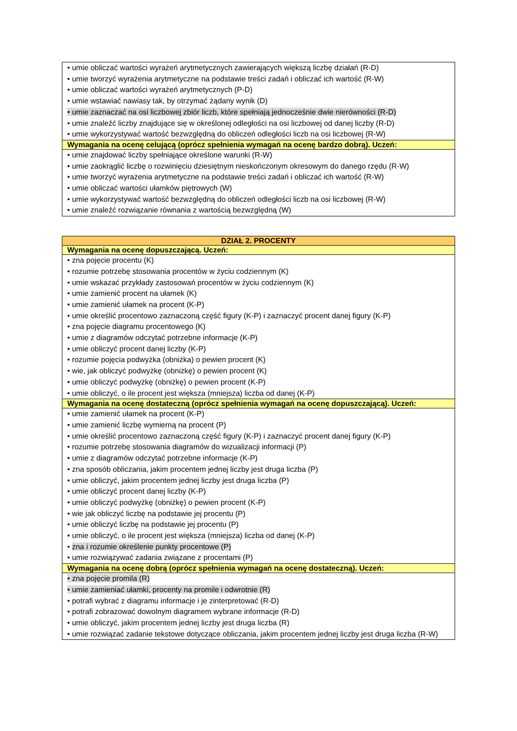| • umie obliczać wartości wyrażeń arytmetycznych zawierających większą liczbę działań (R-D) • umie tworzyć wyrażenia arytmetyczne na podstawie treści zadań i obliczać ich wartość (R-W) • umie obliczać wartości wyrażeń arytmetycznych (P-D) • umie wstawiać nawiasy tak, by otrzymać żądany wynik (D) • umie zaznaczać na osi liczbowej zbiór liczb, które spełniają jednocześnie dwie nierówności (R-D) • umie znaleźć liczby znajdujące się w określonej odległości na osi liczbowej od danej liczby (R-D) • umie wykorzystywać wartość bezwzględną do obliczeń odległości liczb na osi liczbowej (R-W) |
| Wymagania na ocenę celującą (oprócz spełnienia wymagań na ocenę bardzo dobrą). Uczeń: |
| • umie znajdować liczby spełniające określone warunki (R-W) • umie zaokrąglić liczbę o rozwinięciu dziesiętnym nieskończonym okresowym do danego rzędu (R-W) • umie tworzyć wyrażenia arytmetyczne na podstawie treści zadań i obliczać ich wartość (R-W) • umie obliczać wartości ułamków piętrowych (W) • umie wykorzystywać wartość bezwzględną do obliczeń odległości liczb na osi liczbowej (R-W) • umie znaleźć rozwiązanie równania z wartością bezwzględną (W) |
| DZIAŁ 2. PROCENTY |
| Wymagania na ocenę dopuszczającą. Uczeń: |
| • zna pojęcie procentu (K) • rozumie potrzebę stosowania procentów w życiu codziennym (K) • umie wskazać przykłady zastosowań procentów w życiu codziennym (K) • umie zamienić procent na ułamek (K) • umie zamienić ułamek na procent (K-P) • umie określić procentowo zaznaczoną część figury (K-P) i zaznaczyć procent danej figury (K-P) • zna pojęcie diagramu procentowego (K) • umie z diagramów odczytać potrzebne informacje (K-P) • umie obliczyć procent danej liczby (K-P) • rozumie pojęcia podwyżka (obniżka) o pewien procent (K) • wie, jak obliczyć podwyżkę (obniżkę) o pewien procent (K) • umie obliczyć podwyżkę (obniżkę) o pewien procent (K-P) • umie obliczyć, o ile procent jest większa (mniejsza) liczba od danej (K-P) |
| Wymagania na ocenę dostateczną (oprócz spełnienia wymagań na ocenę dopuszczającą). Uczeń: |
| • umie zamienić ułamek na procent (K-P) • umie zamienić liczbę wymierną na procent (P) • umie określić procentowo zaznaczoną część figury (K-P) i zaznaczyć procent danej figury (K-P) • rozumie potrzebę stosowania diagramów do wizualizacji informacji (P) • umie z diagramów odczytać potrzebne informacje (K-P) • zna sposób obliczania, jakim procentem jednej liczby jest druga liczba (P) • umie obliczyć, jakim procentem jednej liczby jest druga liczba (P) • umie obliczyć procent danej liczby (K-P) • umie obliczyć podwyżkę (obniżkę) o pewien procent (K-P) • wie jak obliczyć liczbę na podstawie jej procentu (P) • umie obliczyć liczbę na podstawie jej procentu (P) • umie obliczyć, o ile procent jest większa (mniejsza) liczba od danej (K-P) • zna i rozumie określenie punkty procentowe (P) • umie rozwiązywać zadania związane z procentami (P) |
| Wymagania na ocenę dobrą (oprócz spełnienia wymagań na ocenę dostateczną). Uczeń: |
| • zna pojęcie promila (R) • umie zamieniać ułamki, procenty na promile i odwrotnie (R) • potrafi wybrać z diagramu informacje i je zinterpretować (R-D) • potrafi zobrazować dowolnym diagramem wybrane informacje (R-D) • umie obliczyć, jakim procentem jednej liczby jest druga liczba (R) • umie rozwiązać zadanie tekstowe dotyczące obliczania, jakim procentem jednej liczby jest druga liczba (R-W) |